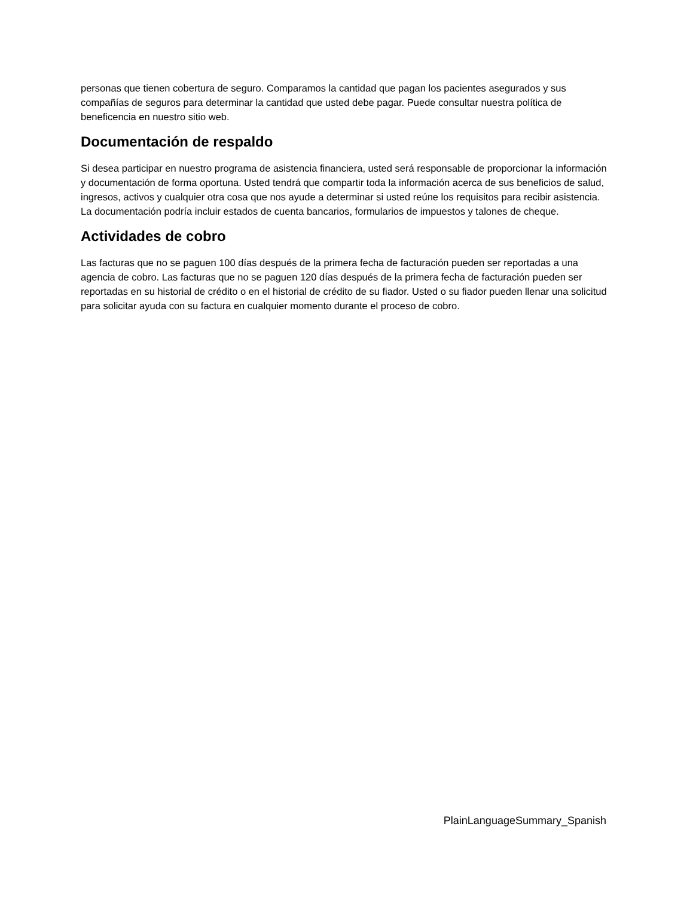personas que tienen cobertura de seguro. Comparamos la cantidad que pagan los pacientes asegurados y sus compañías de seguros para determinar la cantidad que usted debe pagar. Puede consultar nuestra política de beneficencia en nuestro sitio web.
Documentación de respaldo
Si desea participar en nuestro programa de asistencia financiera, usted será responsable de proporcionar la información y documentación de forma oportuna. Usted tendrá que compartir toda la información acerca de sus beneficios de salud, ingresos, activos y cualquier otra cosa que nos ayude a determinar si usted reúne los requisitos para recibir asistencia. La documentación podría incluir estados de cuenta bancarios, formularios de impuestos y talones de cheque.
Actividades de cobro
Las facturas que no se paguen 100 días después de la primera fecha de facturación pueden ser reportadas a una agencia de cobro. Las facturas que no se paguen 120 días después de la primera fecha de facturación pueden ser reportadas en su historial de crédito o en el historial de crédito de su fiador. Usted o su fiador pueden llenar una solicitud para solicitar ayuda con su factura en cualquier momento durante el proceso de cobro.
PlainLanguageSummary_Spanish